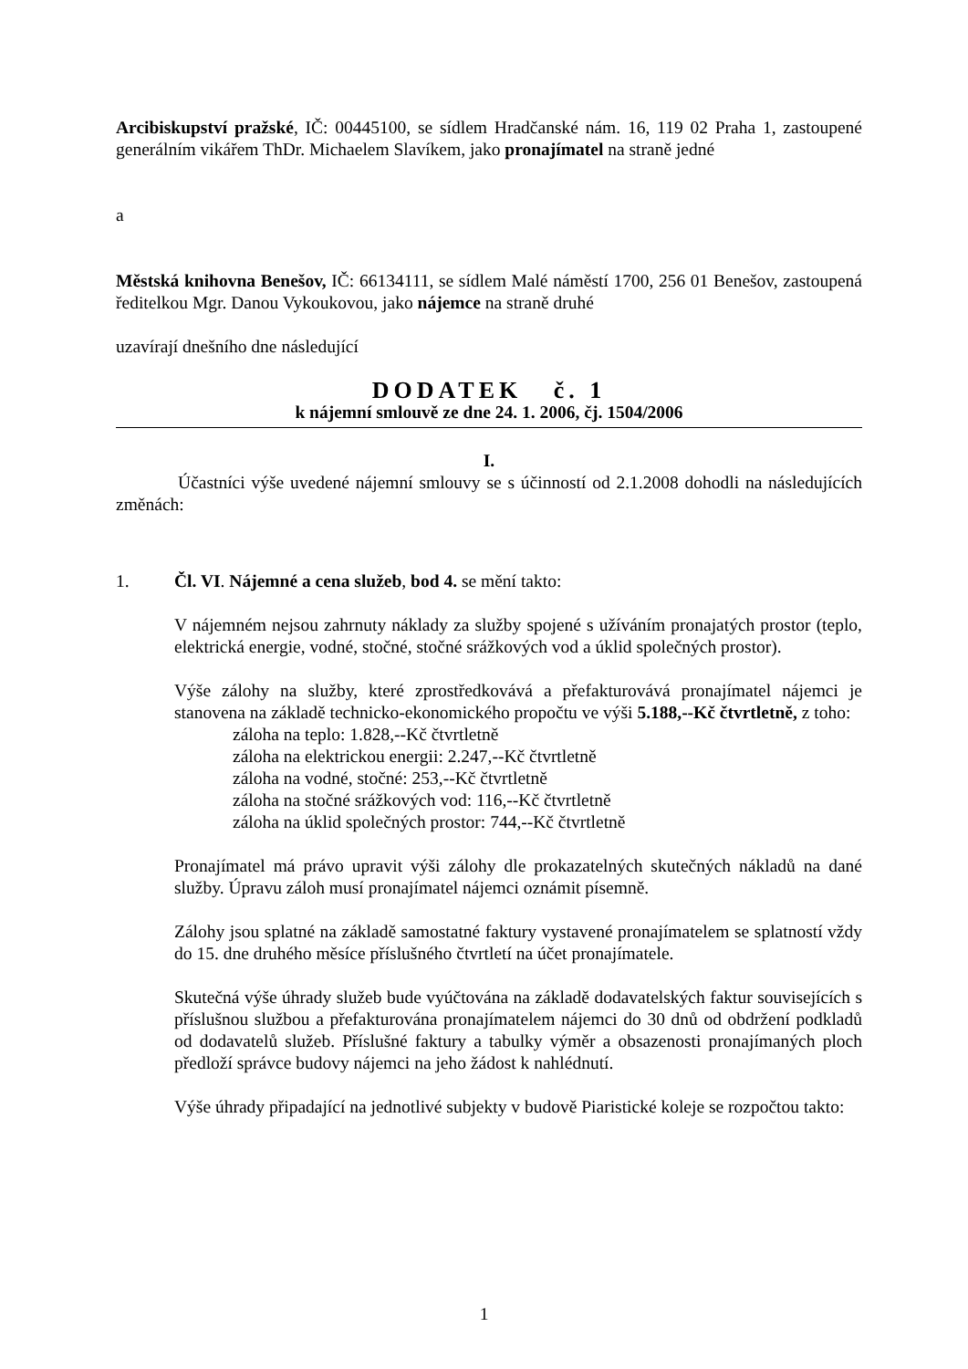Arcibiskupství pražské, IČ: 00445100, se sídlem Hradčanské nám. 16, 119 02 Praha 1, zastoupené generálním vikářem ThDr. Michaelem Slavíkem, jako pronajímatel na straně jedné
a
Městská knihovna Benešov, IČ: 66134111, se sídlem Malé náměstí 1700, 256 01 Benešov, zastoupená ředitelkou Mgr. Danou Vykoukovou, jako nájemce na straně druhé
uzavírají dnešního dne následující
DODATEK č. 1
k nájemní smlouvě ze dne 24. 1. 2006, čj. 1504/2006
I.
Účastníci výše uvedené nájemní smlouvy se s účinností od 2.1.2008 dohodli na následujících změnách:
1. Čl. VI. Nájemné a cena služeb, bod 4. se mění takto:
V nájemném nejsou zahrnuty náklady za služby spojené s užíváním pronajatých prostor (teplo, elektrická energie, vodné, stočné, stočné srážkových vod a úklid společných prostor).
Výše zálohy na služby, které zprostředkovává a přefakturovává pronajímatel nájemci je stanovena na základě technicko-ekonomického propočtu ve výši 5.188,--Kč čtvrtletně, z toho:
záloha na teplo: 1.828,--Kč čtvrtletně
záloha na elektrickou energii: 2.247,--Kč čtvrtletně
záloha na vodné, stočné: 253,--Kč čtvrtletně
záloha na stočné srážkových vod: 116,--Kč čtvrtletně
záloha na úklid společných prostor: 744,--Kč čtvrtletně
Pronajímatel má právo upravit výši zálohy dle prokazatelných skutečných nákladů na dané služby. Úpravu záloh musí pronajímatel nájemci oznámit písemně.
Zálohy jsou splatné na základě samostatné faktury vystavené pronajímatelem se splatností vždy do 15. dne druhého měsíce příslušného čtvrtletí na účet pronajímatele.
Skutečná výše úhrady služeb bude vyúčtována na základě dodavatelských faktur souvisejících s příslušnou službou a přefakturována pronajímatelem nájemci do 30 dnů od obdržení podkladů od dodavatelů služeb. Příslušné faktury a tabulky výměr a obsazenosti pronajímaných ploch předloží správce budovy nájemci na jeho žádost k nahlédnutí.
Výše úhrady připadající na jednotlivé subjekty v budově Piaristické koleje se rozpočtou takto:
1